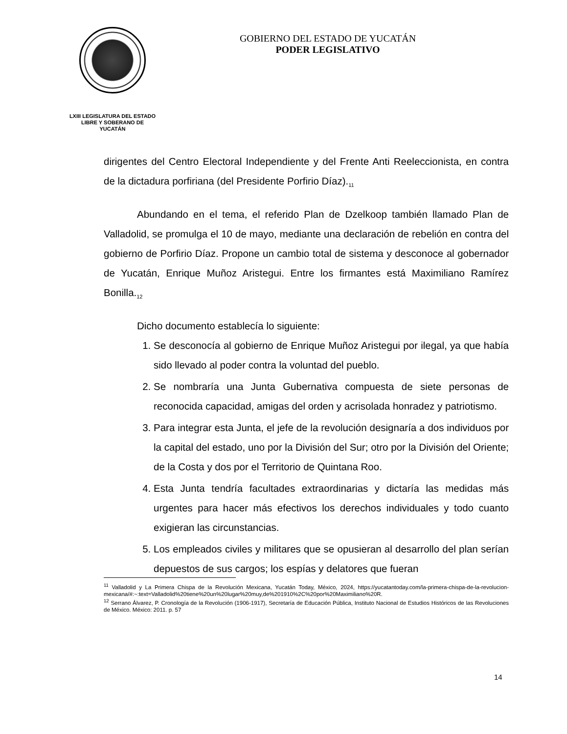LXIII LEGISLATURA DEL ESTADO
LIBRE Y SOBERANO DE
YUCATÁN
GOBIERNO DEL ESTADO DE YUCATÁN
PODER LEGISLATIVO
dirigentes del Centro Electoral Independiente y del Frente Anti Reeleccionista, en contra de la dictadura porfiriana (del Presidente Porfirio Díaz).<sub>11</sub>
Abundando en el tema, el referido Plan de Dzelkoop también llamado Plan de Valladolid, se promulga el 10 de mayo, mediante una declaración de rebelión en contra del gobierno de Porfirio Díaz. Propone un cambio total de sistema y desconoce al gobernador de Yucatán, Enrique Muñoz Aristegui. Entre los firmantes está Maximiliano Ramírez Bonilla.<sub>12</sub>
Dicho documento establecía lo siguiente:
1. Se desconocía al gobierno de Enrique Muñoz Aristegui por ilegal, ya que había sido llevado al poder contra la voluntad del pueblo.
2. Se nombraría una Junta Gubernativa compuesta de siete personas de reconocida capacidad, amigas del orden y acrisolada honradez y patriotismo.
3. Para integrar esta Junta, el jefe de la revolución designaría a dos individuos por la capital del estado, uno por la División del Sur; otro por la División del Oriente; de la Costa y dos por el Territorio de Quintana Roo.
4. Esta Junta tendría facultades extraordinarias y dictaría las medidas más urgentes para hacer más efectivos los derechos individuales y todo cuanto exigieran las circunstancias.
5. Los empleados civiles y militares que se opusieran al desarrollo del plan serían depuestos de sus cargos; los espías y delatores que fueran
<sup>11</sup> Valladolid y La Primera Chispa de la Revolución Mexicana, Yucatán Today, México, 2024, https://yucatantoday.com/la-primera-chispa-de-la-revolucion-mexicana/#:~:text=Valladolid%20tiene%20un%20lugar%20muy,de%201910%2C%20por%20Maximiliano%20R.
<sup>12</sup> Serrano Álvarez, P. Cronología de la Revolución (1906-1917), Secretaría de Educación Pública, Instituto Nacional de Estudios Históricos de las Revoluciones de México. México: 2011. p. 57
14